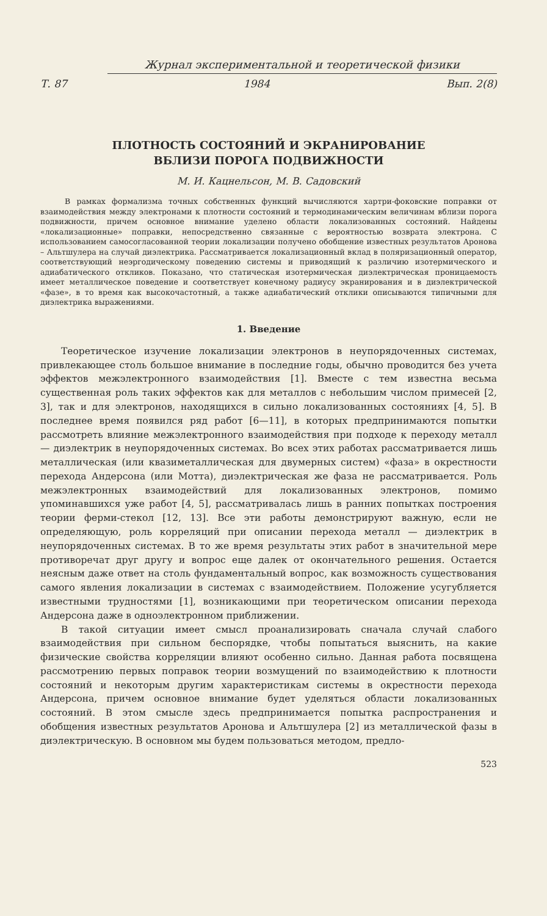Журнал экспериментальной и теоретической физики
Т. 87 1984 Вып. 2(8)
ПЛОТНОСТЬ СОСТОЯНИЙ И ЭКРАНИРОВАНИЕ
ВБЛИЗИ ПОРОГА ПОДВИЖНОСТИ
М. И. Кацнельсон, М. В. Садовский
В рамках формализма точных собственных функций вычисляются хартри-фоковские поправки от взаимодействия между электронами к плотности состояний и термодинамическим величинам вблизи порога подвижности, причем основное внимание уделено области локализованных состояний. Найдены «локализационные» поправки, непосредственно связанные с вероятностью возврата электрона. С использованием самосогласованной теории локализации получено обобщение известных результатов Аронова – Альтшулера на случай диэлектрика. Рассматривается локализационный вклад в поляризационный оператор, соответствующий неэргодическому поведению системы и приводящий к различию изотермического и адиабатического откликов. Показано, что статическая изотермическая диэлектрическая проницаемость имеет металлическое поведение и соответствует конечному радиусу экранирования и в диэлектрической «фазе», в то время как высокочастотный, а также адиабатический отклики описываются типичными для диэлектрика выражениями.
1. Введение
Теоретическое изучение локализации электронов в неупорядоченных системах, привлекающее столь большое внимание в последние годы, обычно проводится без учета эффектов межэлектронного взаимодействия [1]. Вместе с тем известна весьма существенная роль таких эффектов как для металлов с небольшим числом примесей [2, 3], так и для электронов, находящихся в сильно локализованных состояниях [4, 5]. В последнее время появился ряд работ [6—11], в которых предпринимаются попытки рассмотреть влияние межэлектронного взаимодействия при подходе к переходу металл — диэлектрик в неупорядоченных системах. Во всех этих работах рассматривается лишь металлическая (или квазиметаллическая для двумерных систем) «фаза» в окрестности перехода Андерсона (или Мотта), диэлектрическая же фаза не рассматривается. Роль межэлектронных взаимодействий для локализованных электронов, помимо упоминавшихся уже работ [4, 5], рассматривалась лишь в ранних попытках построения теории ферми-стекол [12, 13]. Все эти работы демонстрируют важную, если не определяющую, роль корреляций при описании перехода металл — диэлектрик в неупорядоченных системах. В то же время результаты этих работ в значительной мере противоречат друг другу и вопрос еще далек от окончательного решения. Остается неясным даже ответ на столь фундаментальный вопрос, как возможность существования самого явления локализации в системах с взаимодействием. Положение усугубляется известными трудностями [1], возникающими при теоретическом описании перехода Андерсона даже в одноэлектронном приближении.
В такой ситуации имеет смысл проанализировать сначала случай слабого взаимодействия при сильном беспорядке, чтобы попытаться выяснить, на какие физические свойства корреляции влияют особенно сильно. Данная работа посвящена рассмотрению первых поправок теории возмущений по взаимодействию к плотности состояний и некоторым другим характеристикам системы в окрестности перехода Андерсона, причем основное внимание будет уделяться области локализованных состояний. В этом смысле здесь предпринимается попытка распространения и обобщения известных результатов Аронова и Альтшулера [2] из металлической фазы в диэлектрическую. В основном мы будем пользоваться методом, предло-
523